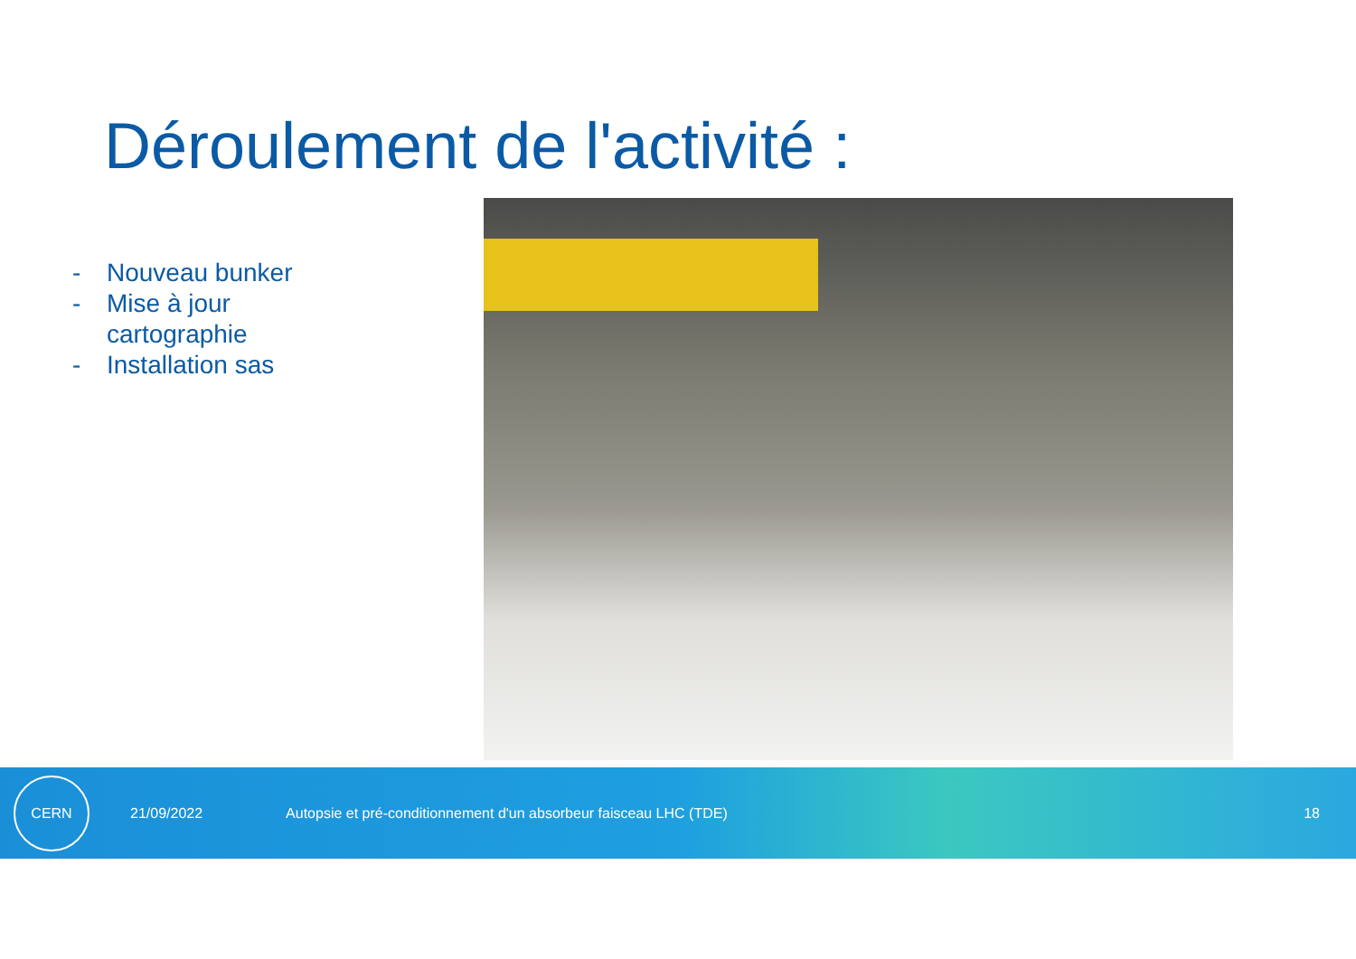Déroulement de l'activité :
- Nouveau bunker
- Mise à jour cartographie
- Installation sas
CERN
21/09/2022
Autopsie et pré-conditionnement d'un absorbeur faisceau LHC (TDE)
18